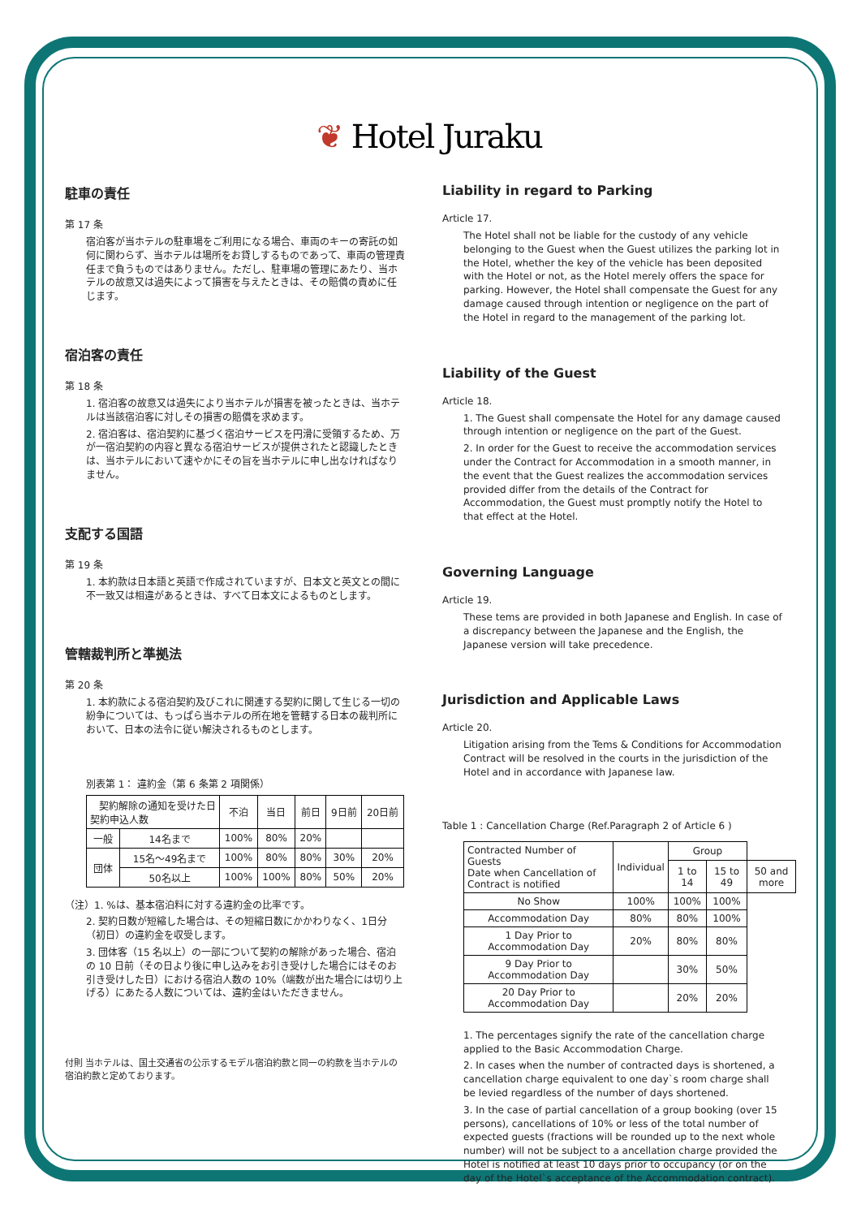❦ Hotel Juraku
駐車の責任
第 17 条
宿泊客が当ホテルの駐車場をご利用になる場合、車両のキーの寄託の如何に関わらず、当ホテルは場所をお貸しするものであって、車両の管理責任まで負うものではありません。ただし、駐車場の管理にあたり、当ホテルの故意又は過失によって損害を与えたときは、その賠償の責めに任じます。
宿泊客の責任
第 18 条
1. 宿泊客の故意又は過失により当ホテルが損害を被ったときは、当ホテルは当該宿泊客に対しその損害の賠償を求めます。
2. 宿泊客は、宿泊契約に基づく宿泊サービスを円滑に受領するため、万が一宿泊契約の内容と異なる宿泊サービスが提供されたと認識したときは、当ホテルにおいて速やかにその旨を当ホテルに申し出なければなりません。
支配する国語
第 19 条
1. 本約款は日本語と英語で作成されていますが、日本文と英文との間に不一致又は相違があるときは、すべて日本文によるものとします。
管轄裁判所と準拠法
第 20 条
1. 本約款による宿泊契約及びこれに関連する契約に関して生じる一切の紛争については、もっぱら当ホテルの所在地を管轄する日本の裁判所において、日本の法令に従い解決されるものとします。
別表第 1： 違約金（第 6 条第 2 項関係）
| 契約解除の通知を受けた日 契約申込人数 | | 不泊 | 当日 | 前日 | 9日前 | 20日前 |
| --- | --- | --- | --- | --- | --- | --- |
| 一般 | 14名まで | 100% | 80% | 20% | | |
| 団体 | 15名～49名まで | 100% | 80% | 80% | 30% | 20% |
| | 50名以上 | 100% | 100% | 80% | 50% | 20% |
（注）1. %は、基本宿泊料に対する違約金の比率です。
2. 契約日数が短縮した場合は、その短縮日数にかかわりなく、1日分（初日）の違約金を収受します。
3. 団体客（15 名以上）の一部について契約の解除があった場合、宿泊の 10 日前（その日より後に申し込みをお引き受けした場合にはそのお引き受けした日）における宿泊人数の 10%（端数が出た場合には切り上げる）にあたる人数については、違約金はいただきません。
付則 当ホテルは、国土交通省の公示するモデル宿泊約款と同一の約款を当ホテルの宿泊約款と定めております。
Liability in regard to Parking
Article 17.
The Hotel shall not be liable for the custody of any vehicle belonging to the Guest when the Guest utilizes the parking lot in the Hotel, whether the key of the vehicle has been deposited with the Hotel or not, as the Hotel merely offers the space for parking. However, the Hotel shall compensate the Guest for any damage caused through intention or negligence on the part of the Hotel in regard to the management of the parking lot.
Liability of the Guest
Article 18.
1. The Guest shall compensate the Hotel for any damage caused through intention or negligence on the part of the Guest.
2. In order for the Guest to receive the accommodation services under the Contract for Accommodation in a smooth manner, in the event that the Guest realizes the accommodation services provided differ from the details of the Contract for Accommodation, the Guest must promptly notify the Hotel to that effect at the Hotel.
Governing Language
Article 19.
These tems are provided in both Japanese and English. In case of a discrepancy between the Japanese and the English, the Japanese version will take precedence.
Jurisdiction and Applicable Laws
Article 20.
Litigation arising from the Tems & Conditions for Accommodation Contract will be resolved in the courts in the jurisdiction of the Hotel and in accordance with Japanese law.
Table 1 : Cancellation Charge (Ref.Paragraph 2 of Article 6 )
| Contracted Number of Guests Date when Cancellation of Contract is notified | Individual | Group | | |
| --- | --- | --- | --- | --- |
| | | 1 to 14 | 15 to 49 | 50 and more |
| No Show | 100% | 100% | 100% | |
| Accommodation Day | 80% | 80% | 100% | |
| 1 Day Prior to Accommodation Day | 20% | 80% | 80% | |
| 9 Day Prior to Accommodation Day | | 30% | 50% | |
| 20 Day Prior to Accommodation Day | | 20% | 20% | |
1. The percentages signify the rate of the cancellation charge applied to the Basic Accommodation Charge.
2. In cases when the number of contracted days is shortened, a cancellation charge equivalent to one day`s room charge shall be levied regardless of the number of days shortened.
3. In the case of partial cancellation of a group booking (over 15 persons), cancellations of 10% or less of the total number of expected guests (fractions will be rounded up to the next whole number) will not be subject to a ancellation charge provided the Hotel is notified at least 10 days prior to occupancy (or on the day of the Hotel`s acceptance of the Accommodation contract).